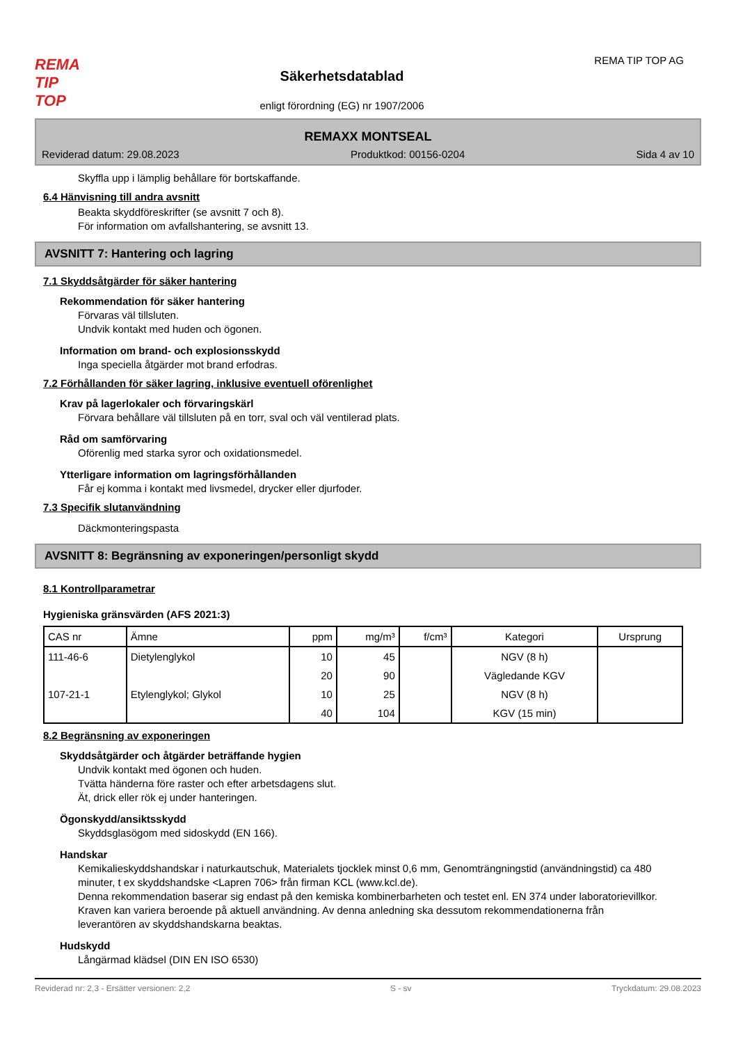REMA
TIP
TOP
Säkerhetsdatablad
enligt förordning (EG) nr 1907/2006
REMA TIP TOP AG
REMAXX MONTSEAL
Reviderad datum: 29.08.2023 Produktkod: 00156-0204 Sida 4 av 10
Skyffla upp i lämplig behållare för bortskaffande.
6.4 Hänvisning till andra avsnitt
Beakta skyddföreskrifter (se avsnitt 7 och 8).
För information om avfallshantering, se avsnitt 13.
AVSNITT 7: Hantering och lagring
7.1 Skyddsåtgärder för säker hantering
Rekommendation för säker hantering
Förvaras väl tillsluten.
Undvik kontakt med huden och ögonen.
Information om brand- och explosionsskydd
Inga speciella åtgärder mot brand erfodras.
7.2 Förhållanden för säker lagring, inklusive eventuell oförenlighet
Krav på lagerlokaler och förvaringskärl
Förvara behållare väl tillsluten på en torr, sval och väl ventilerad plats.
Råd om samförvaring
Oförenlig med starka syror och oxidationsmedel.
Ytterligare information om lagringsförhållanden
Får ej komma i kontakt med livsmedel, drycker eller djurfoder.
7.3 Specifik slutanvändning
Däckmonteringspasta
AVSNITT 8: Begränsning av exponeringen/personligt skydd
8.1 Kontrollparametrar
Hygieniska gränsvärden (AFS 2021:3)
| CAS nr | Ämne | ppm | mg/m³ | f/cm³ | Kategori | Ursprung |
| --- | --- | --- | --- | --- | --- | --- |
| 111-46-6 | Dietylenglykol | 10 | 45 | | NGV (8 h) | |
| | | 20 | 90 | | Vägledande KGV | |
| 107-21-1 | Etylenglykol; Glykol | 10 | 25 | | NGV (8 h) | |
| | | 40 | 104 | | KGV (15 min) | |
8.2 Begränsning av exponeringen
Skyddsåtgärder och åtgärder beträffande hygien
Undvik kontakt med ögonen och huden.
Tvätta händerna före raster och efter arbetsdagens slut.
Ät, drick eller rök ej under hanteringen.
Ögonskydd/ansiktsskydd
Skyddsglasögom med sidoskydd (EN 166).
Handskar
Kemikalieskyddshandskar i naturkautschuk, Materialets tjocklek minst 0,6 mm, Genomträngningstid (användningstid) ca 480 minuter, t ex skyddshandske <Lapren 706> från firman KCL (www.kcl.de).
Denna rekommendation baserar sig endast på den kemiska kombinerbarheten och testet enl. EN 374 under laboratorievillkor.
Kraven kan variera beroende på aktuell användning. Av denna anledning ska dessutom rekommendationerna från leverantören av skyddshandskarna beaktas.
Hudskydd
Långärmad klädsel (DIN EN ISO 6530)
Reviderad nr: 2,3 - Ersätter versionen: 2,2 S - sv Tryckdatum: 29.08.2023